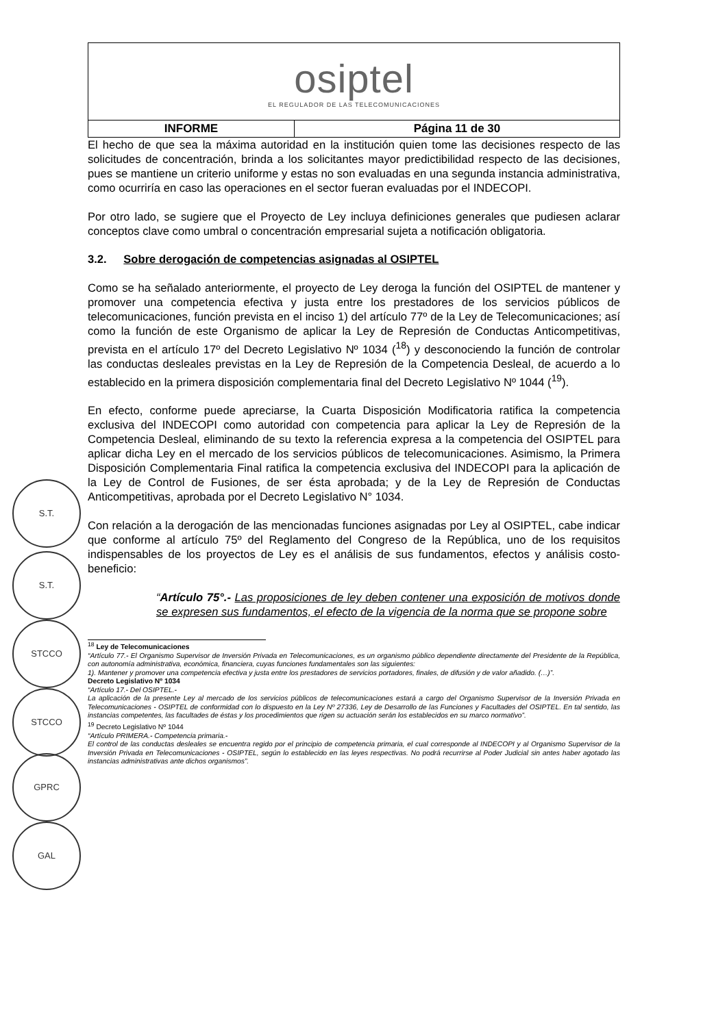S.T.
S.T.
STCCO
STCCO
GPRC
GAL
| osiptel EL REGULADOR DE LAS TELECOMUNICACIONES | |
| INFORME | Página 11 de 30 |
El hecho de que sea la máxima autoridad en la institución quien tome las decisiones respecto de las solicitudes de concentración, brinda a los solicitantes mayor predictibilidad respecto de las decisiones, pues se mantiene un criterio uniforme y estas no son evaluadas en una segunda instancia administrativa, como ocurriría en caso las operaciones en el sector fueran evaluadas por el INDECOPI.
Por otro lado, se sugiere que el Proyecto de Ley incluya definiciones generales que pudiesen aclarar conceptos clave como umbral o concentración empresarial sujeta a notificación obligatoria.
3.2. Sobre derogación de competencias asignadas al OSIPTEL
Como se ha señalado anteriormente, el proyecto de Ley deroga la función del OSIPTEL de mantener y promover una competencia efectiva y justa entre los prestadores de los servicios públicos de telecomunicaciones, función prevista en el inciso 1) del artículo 77º de la Ley de Telecomunicaciones; así como la función de este Organismo de aplicar la Ley de Represión de Conductas Anticompetitivas, prevista en el artículo 17º del Decreto Legislativo Nº 1034 (<sup>18</sup>) y desconociendo la función de controlar las conductas desleales previstas en la Ley de Represión de la Competencia Desleal, de acuerdo a lo establecido en la primera disposición complementaria final del Decreto Legislativo Nº 1044 (<sup>19</sup>).
En efecto, conforme puede apreciarse, la Cuarta Disposición Modificatoria ratifica la competencia exclusiva del INDECOPI como autoridad con competencia para aplicar la Ley de Represión de la Competencia Desleal, eliminando de su texto la referencia expresa a la competencia del OSIPTEL para aplicar dicha Ley en el mercado de los servicios públicos de telecomunicaciones. Asimismo, la Primera Disposición Complementaria Final ratifica la competencia exclusiva del INDECOPI para la aplicación de la Ley de Control de Fusiones, de ser ésta aprobada; y de la Ley de Represión de Conductas Anticompetitivas, aprobada por el Decreto Legislativo N° 1034.
Con relación a la derogación de las mencionadas funciones asignadas por Ley al OSIPTEL, cabe indicar que conforme al artículo 75º del Reglamento del Congreso de la República, uno de los requisitos indispensables de los proyectos de Ley es el análisis de sus fundamentos, efectos y análisis costo-beneficio:
“Artículo 75°.- Las proposiciones de ley deben contener una exposición de motivos donde se expresen sus fundamentos, el efecto de la vigencia de la norma que se propone sobre
<sup>18</sup> Ley de Telecomunicaciones
“Artículo 77.- El Organismo Supervisor de Inversión Privada en Telecomunicaciones, es un organismo público dependiente directamente del Presidente de la República, con autonomía administrativa, económica, financiera, cuyas funciones fundamentales son las siguientes:
1). Mantener y promover una competencia efectiva y justa entre los prestadores de servicios portadores, finales, de difusión y de valor añadido. (…)”.
Decreto Legislativo Nº 1034
“Artículo 17.- Del OSIPTEL.-
La aplicación de la presente Ley al mercado de los servicios públicos de telecomunicaciones estará a cargo del Organismo Supervisor de la Inversión Privada en Telecomunicaciones - OSIPTEL de conformidad con lo dispuesto en la Ley Nº 27336, Ley de Desarrollo de las Funciones y Facultades del OSIPTEL. En tal sentido, las instancias competentes, las facultades de éstas y los procedimientos que rigen su actuación serán los establecidos en su marco normativo”.
<sup>19</sup> Decreto Legislativo Nº 1044
“Artículo PRIMERA.- Competencia primaria.-
El control de las conductas desleales se encuentra regido por el principio de competencia primaria, el cual corresponde al INDECOPI y al Organismo Supervisor de la Inversión Privada en Telecomunicaciones - OSIPTEL, según lo establecido en las leyes respectivas. No podrá recurrirse al Poder Judicial sin antes haber agotado las instancias administrativas ante dichos organismos”.